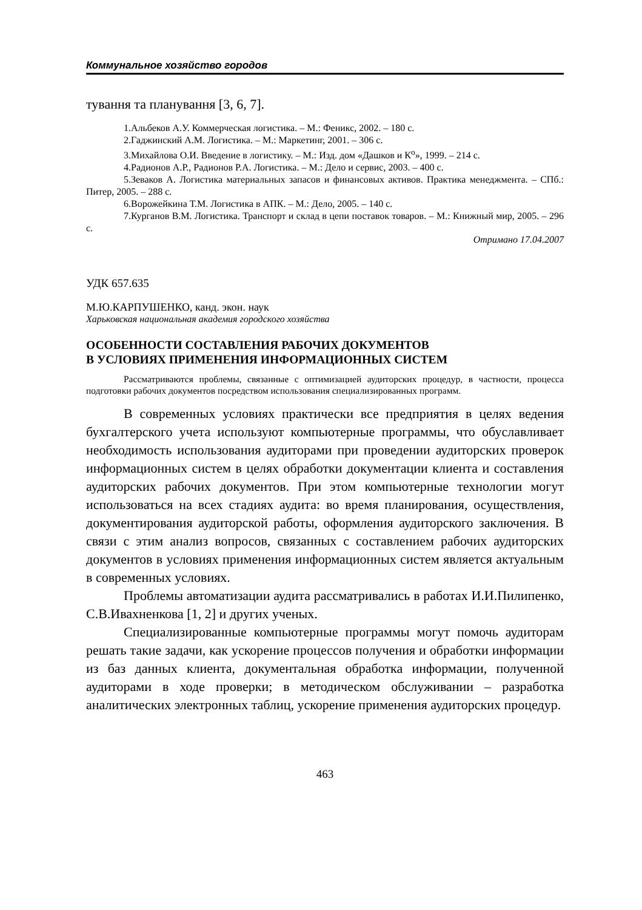Коммунальное хозяйство городов
тування та планування [3, 6, 7].
1.Альбеков А.У. Коммерческая логистика. – М.: Феникс, 2002. – 180 с.
2.Гаджинский А.М. Логистика. – М.: Маркетинг, 2001. – 306 с.
3.Михайлова О.И. Введение в логистику. – М.: Изд. дом «Дашков и К<sup>о</sup>», 1999. – 214 с.
4.Радионов А.Р., Радионов Р.А. Логистика. – М.: Дело и сервис, 2003. – 400 с.
5.Зеваков А. Логистика материальных запасов и финансовых активов. Практика менеджмента. – СПб.: Питер, 2005. – 288 с.
6.Ворожейкина Т.М. Логистика в АПК. – М.: Дело, 2005. – 140 с.
7.Курганов В.М. Логистика. Транспорт и склад в цепи поставок товаров. – М.: Книжный мир, 2005. – 296 с.
Отримано 17.04.2007
УДК 657.635
М.Ю.КАРПУШЕНКО, канд. экон. наук
Харьковская национальная академия городского хозяйства
ОСОБЕННОСТИ СОСТАВЛЕНИЯ РАБОЧИХ ДОКУМЕНТОВ
В УСЛОВИЯХ ПРИМЕНЕНИЯ ИНФОРМАЦИОННЫХ СИСТЕМ
Рассматриваются проблемы, связанные с оптимизацией аудиторских процедур, в частности, процесса подготовки рабочих документов посредством использования специализированных программ.
В современных условиях практически все предприятия в целях ведения бухгалтерского учета используют компьютерные программы, что обуславливает необходимость использования аудиторами при проведении аудиторских проверок информационных систем в целях обработки документации клиента и составления аудиторских рабочих документов. При этом компьютерные технологии могут использоваться на всех стадиях аудита: во время планирования, осуществления, документирования аудиторской работы, оформления аудиторского заключения. В связи с этим анализ вопросов, связанных с составлением рабочих аудиторских документов в условиях применения информационных систем является актуальным в современных условиях.
Проблемы автоматизации аудита рассматривались в работах И.И.Пилипенко, С.В.Ивахненкова [1, 2] и других ученых.
Специализированные компьютерные программы могут помочь аудиторам решать такие задачи, как ускорение процессов получения и обработки информации из баз данных клиента, документальная обработка информации, полученной аудиторами в ходе проверки; в методическом обслуживании – разработка аналитических электронных таблиц, ускорение применения аудиторских процедур.
463